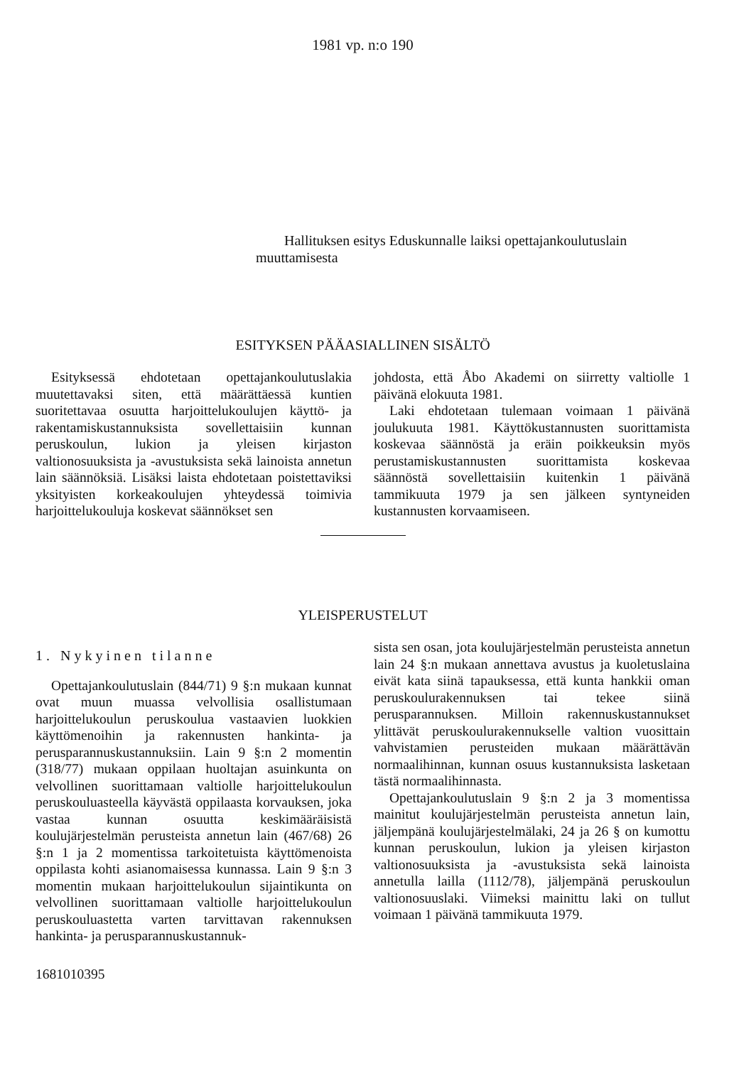1981 vp. n:o 190
Hallituksen esitys Eduskunnalle laiksi opettajankoulutuslain muuttamisesta
ESITYKSEN PÄÄASIALLINEN SISÄLTÖ
Esityksessä ehdotetaan opettajankoulutuslakia muutettavaksi siten, että määrättäessä kuntien suoritettavaa osuutta harjoittelukoulujen käyttö- ja rakentamiskustannuksista sovellettaisiin kunnan peruskoulun, lukion ja yleisen kirjaston valtionosuuksista ja -avustuksista sekä lainoista annetun lain säännöksiä. Lisäksi laista ehdotetaan poistettaviksi yksityisten korkeakoulujen yhteydessä toimivia harjoittelukouluja koskevat säännökset sen
johdosta, että Åbo Akademi on siirretty valtiolle 1 päivänä elokuuta 1981.
Laki ehdotetaan tulemaan voimaan 1 päivänä joulukuuta 1981. Käyttökustannusten suorittamista koskevaa säännöstä ja eräin poikkeuksin myös perustamiskustannusten suorittamista koskevaa säännöstä sovellettaisiin kuitenkin 1 päivänä tammikuuta 1979 ja sen jälkeen syntyneiden kustannusten korvaamiseen.
YLEISPERUSTELUT
1. Nykyinen tilanne
Opettajankoulutuslain (844/71) 9 §:n mukaan kunnat ovat muun muassa velvollisia osallistumaan harjoittelukoulun peruskoulua vastaavien luokkien käyttömenoihin ja rakennusten hankinta- ja perusparannuskustannuksiin. Lain 9 §:n 2 momentin (318/77) mukaan oppilaan huoltajan asuinkunta on velvollinen suorittamaan valtiolle harjoittelukoulun peruskouluasteella käyvästä oppilaasta korvauksen, joka vastaa kunnan osuutta keskimääräisistä koulujärjestelmän perusteista annetun lain (467/68) 26 §:n 1 ja 2 momentissa tarkoitetuista käyttömenoista oppilasta kohti asianomaisessa kunnassa. Lain 9 §:n 3 momentin mukaan harjoittelukoulun sijaintikunta on velvollinen suorittamaan valtiolle harjoittelukoulun peruskouluastetta varten tarvittavan rakennuksen hankinta- ja perusparannuskustannuk-
sista sen osan, jota koulujärjestelmän perusteista annetun lain 24 §:n mukaan annettava avustus ja kuoletuslaina eivät kata siinä tapauksessa, että kunta hankkii oman peruskoulurakennuksen tai tekee siinä perusparannuksen. Milloin rakennuskustannukset ylittävät peruskoulurakennukselle valtion vuosittain vahvistamien perusteiden mukaan määrättävän normaalihinnan, kunnan osuus kustannuksista lasketaan tästä normaalihinnasta.
Opettajankoulutuslain 9 §:n 2 ja 3 momentissa mainitut koulujärjestelmän perusteista annetun lain, jäljempänä koulujärjestelmälaki, 24 ja 26 § on kumottu kunnan peruskoulun, lukion ja yleisen kirjaston valtionosuuksista ja -avustuksista sekä lainoista annetulla lailla (1112/78), jäljempänä peruskoulun valtionosuuslaki. Viimeksi mainittu laki on tullut voimaan 1 päivänä tammikuuta 1979.
1681010395